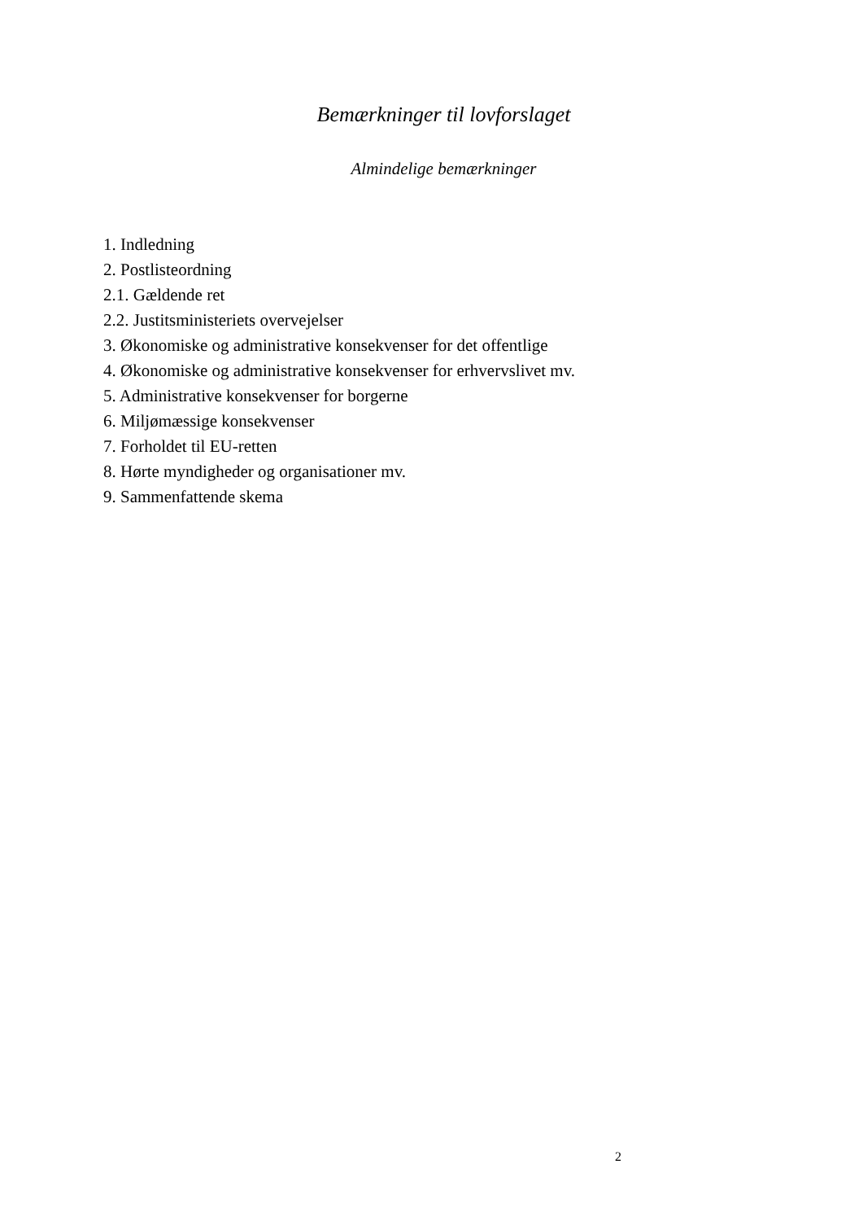Bemærkninger til lovforslaget
Almindelige bemærkninger
1. Indledning
2. Postlisteordning
2.1. Gældende ret
2.2. Justitsministeriets overvejelser
3. Økonomiske og administrative konsekvenser for det offentlige
4. Økonomiske og administrative konsekvenser for erhvervslivet mv.
5. Administrative konsekvenser for borgerne
6. Miljømæssige konsekvenser
7. Forholdet til EU-retten
8. Hørte myndigheder og organisationer mv.
9. Sammenfattende skema
2